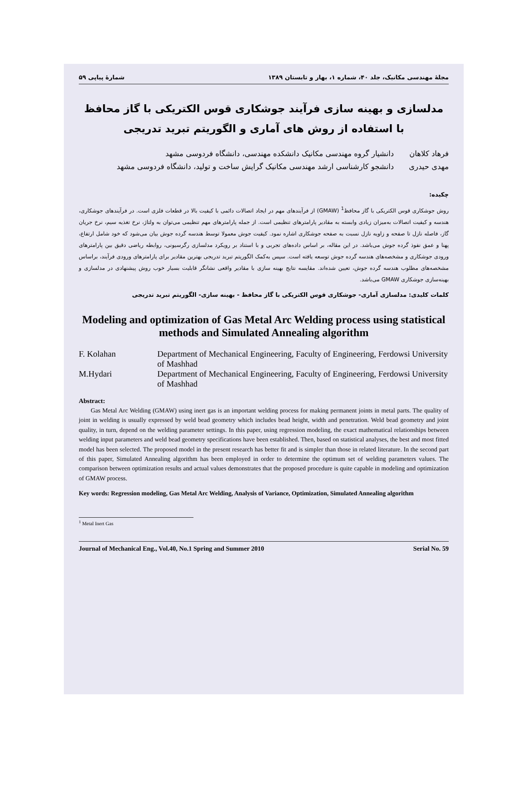مجلهٔ مهندسی مکانیک، جلد ۴۰، شماره ۱، بهار و تابستان ۱۳۸۹ شمارهٔ پیاپی ۵۹
مدلسازی و بهینه سازی فرآیند جوشکاری قوس الکتریکی با گاز محافظ با استفاده از روش های آماری و الگوریتم تبرید تدریجی
فرهاد کلاهان دانشیار گروه مهندسی مکانیک دانشکده مهندسی، دانشگاه فردوسی مشهد
مهدی حیدری دانشجو کارشناسی ارشد مهندسی مکانیک گرایش ساخت و تولید، دانشگاه فردوسی مشهد
چکیده:
روش جوشکاری قوس الکتریکی با گاز محافظ<sup>1</sup> (GMAW) از فرآیندهای مهم در ایجاد اتصالات دائمی با کیفیت بالا در قطعات فلزی است. در فرآیندهای جوشکاری، هندسه و کیفیت اتصالات به‌میزان زیادی وابسته به مقادیر پارامترهای تنظیمی است. از جمله پارامترهای مهم تنظیمی می‌توان به ولتاژ، نرخ تغذیه سیم، نرخ جریان گاز، فاصله نازل تا صفحه و زاویه نازل نسبت به صفحه جوشکاری اشاره نمود. کیفیت جوش معمولا توسط هندسه گرده جوش بیان می‌شود که خود شامل ارتفاع، پهنا و عمق نفوذ گرده جوش می‌باشد. در این مقاله، بر اساس داده‌های تجربی و با استناد بر رویکرد مدلسازی رگرسیونی، روابطه ریاضی دقیق بین پارامترهای ورودی جوشکاری و مشخصه‌های هندسه گرده جوش توسعه یافته است. سپس به‌کمک الگوریتم تبرید تدریجی بهترین مقادیر برای پارامترهای ورودی فرآیند، براساس مشخصه‌های مطلوب هندسه گرده جوش، تعیین شده‌اند. مقایسه نتایج بهینه سازی با مقادیر واقعی نشانگر قابلیت بسیار خوب روش پیشنهادی در مدلسازی و بهینه‌سازی جوشکاری GMAW می‌باشد.
کلمات کلیدی: مدلسازی آماری- جوشکاری قوس الکتریکی با گاز محافظ - بهینه سازی- الگوریتم تبرید تدریجی
Modeling and optimization of Gas Metal Arc Welding process using statistical methods and Simulated Annealing algorithm
F. Kolahan Department of Mechanical Engineering, Faculty of Engineering, Ferdowsi University of Mashhad
M.Hydari Department of Mechanical Engineering, Faculty of Engineering, Ferdowsi University of Mashhad
Abstract:
Gas Metal Arc Welding (GMAW) using inert gas is an important welding process for making permanent joints in metal parts. The quality of joint in welding is usually expressed by weld bead geometry which includes bead height, width and penetration. Weld bead geometry and joint quality, in turn, depend on the welding parameter settings. In this paper, using regression modeling, the exact mathematical relationships between welding input parameters and weld bead geometry specifications have been established. Then, based on statistical analyses, the best and most fitted model has been selected. The proposed model in the present research has better fit and is simpler than those in related literature. In the second part of this paper, Simulated Annealing algorithm has been employed in order to determine the optimum set of welding parameters values. The comparison between optimization results and actual values demonstrates that the proposed procedure is quite capable in modeling and optimization of GMAW process.
Key words: Regression modeling, Gas Metal Arc Welding, Analysis of Variance, Optimization, Simulated Annealing algorithm
<sup>1</sup> Metal Inert Gas
Journal of Mechanical Eng., Vol.40, No.1 Spring and Summer 2010 Serial No. 59